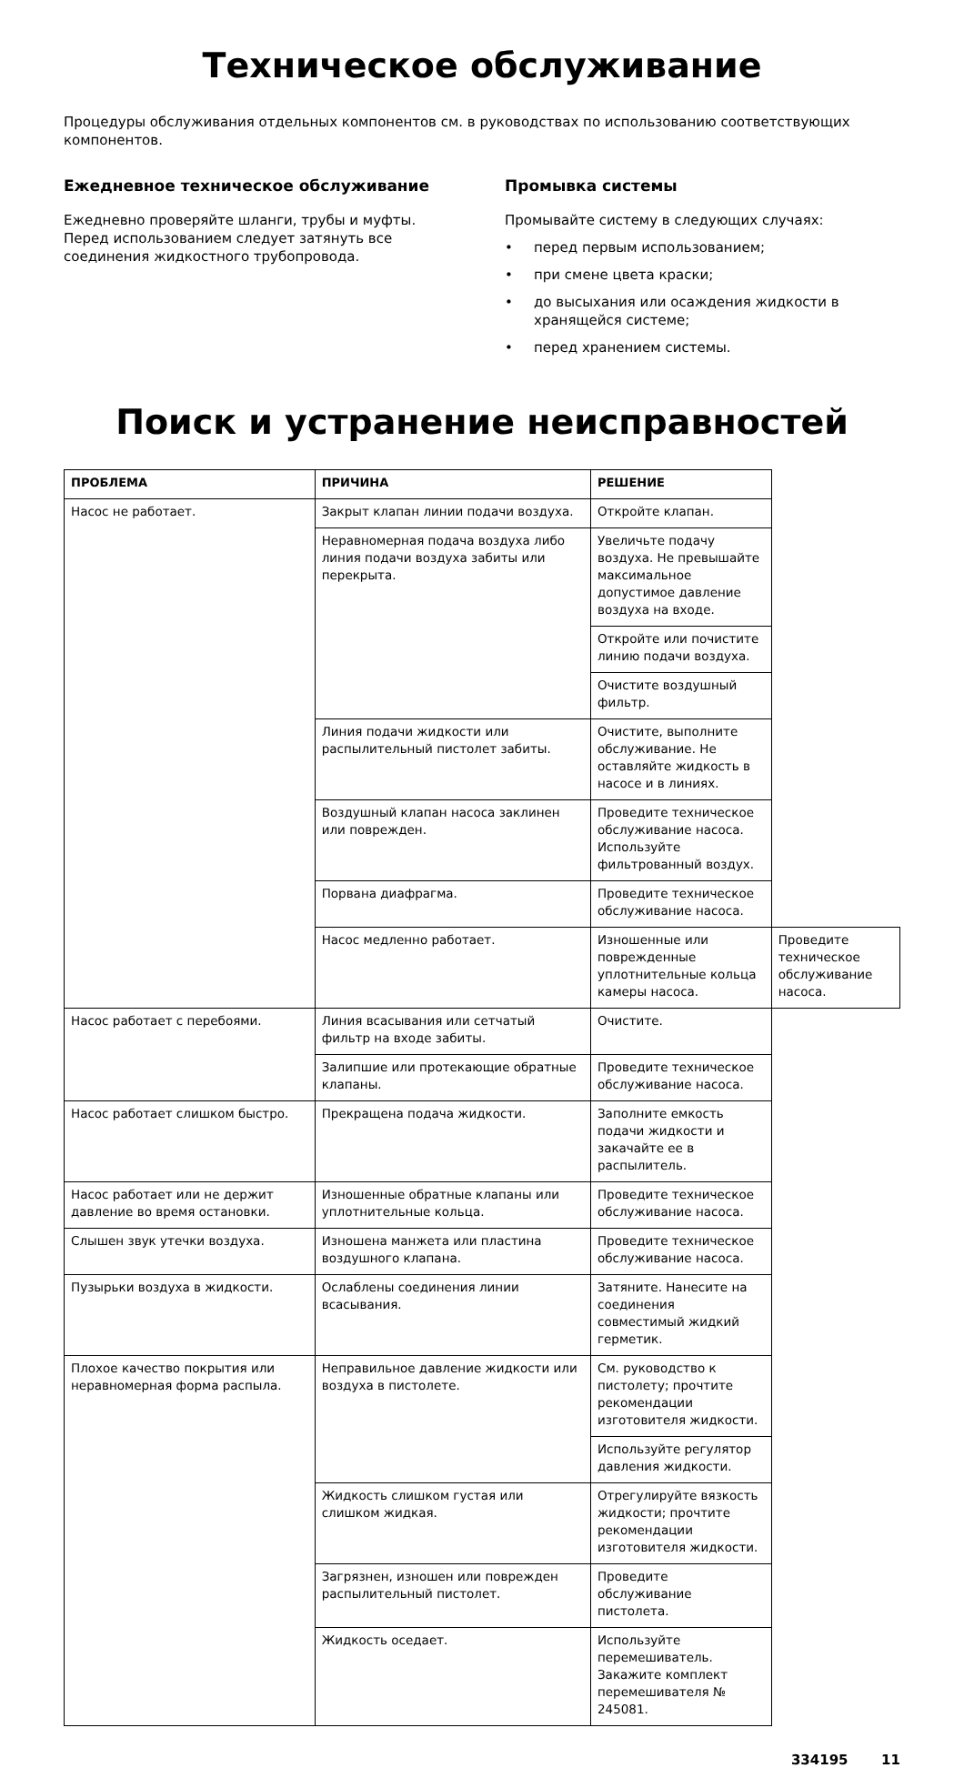Техническое обслуживание
Процедуры обслуживания отдельных компонентов см. в руководствах по использованию соответствующих компонентов.
Ежедневное техническое обслуживание
Ежедневно проверяйте шланги, трубы и муфты. Перед использованием следует затянуть все соединения жидкостного трубопровода.
Промывка системы
Промывайте систему в следующих случаях:
• перед первым использованием;
• при смене цвета краски;
• до высыхания или осаждения жидкости в хранящейся системе;
• перед хранением системы.
Поиск и устранение неисправностей
| ПРОБЛЕМА | ПРИЧИНА | РЕШЕНИЕ | |
| --- | --- | --- | --- |
| Насос не работает. | Закрыт клапан линии подачи воздуха. | Откройте клапан. | |
| | Неравномерная подача воздуха либо линия подачи воздуха забиты или перекрыта. | Увеличьте подачу воздуха. Не превышайте максимальное допустимое давление воздуха на входе. | |
| | | Откройте или почистите линию подачи воздуха. | |
| | | Очистите воздушный фильтр. | |
| | Линия подачи жидкости или распылительный пистолет забиты. | Очистите, выполните обслуживание. Не оставляйте жидкость в насосе и в линиях. | |
| | Воздушный клапан насоса заклинен или поврежден. | Проведите техническое обслуживание насоса. Используйте фильтрованный воздух. | |
| | Порвана диафрагма. | Проведите техническое обслуживание насоса. | |
| | Насос медленно работает. | Изношенные или поврежденные уплотнительные кольца камеры насоса. | Проведите техническое обслуживание насоса. |
| Насос работает с перебоями. | Линия всасывания или сетчатый фильтр на входе забиты. | Очистите. | |
| | Залипшие или протекающие обратные клапаны. | Проведите техническое обслуживание насоса. | |
| Насос работает слишком быстро. | Прекращена подача жидкости. | Заполните емкость подачи жидкости и закачайте ее в распылитель. | |
| Насос работает или не держит давление во время остановки. | Изношенные обратные клапаны или уплотнительные кольца. | Проведите техническое обслуживание насоса. | |
| Слышен звук утечки воздуха. | Изношена манжета или пластина воздушного клапана. | Проведите техническое обслуживание насоса. | |
| Пузырьки воздуха в жидкости. | Ослаблены соединения линии всасывания. | Затяните. Нанесите на соединения совместимый жидкий герметик. | |
| Плохое качество покрытия или неравномерная форма распыла. | Неправильное давление жидкости или воздуха в пистолете. | См. руководство к пистолету; прочтите рекомендации изготовителя жидкости. | |
| | | Используйте регулятор давления жидкости. | |
| | Жидкость слишком густая или слишком жидкая. | Отрегулируйте вязкость жидкости; прочтите рекомендации изготовителя жидкости. | |
| | Загрязнен, изношен или поврежден распылительный пистолет. | Проведите обслуживание пистолета. | |
| | Жидкость оседает. | Используйте перемешиватель. Закажите комплект перемешивателя № 245081. | |
334195 11